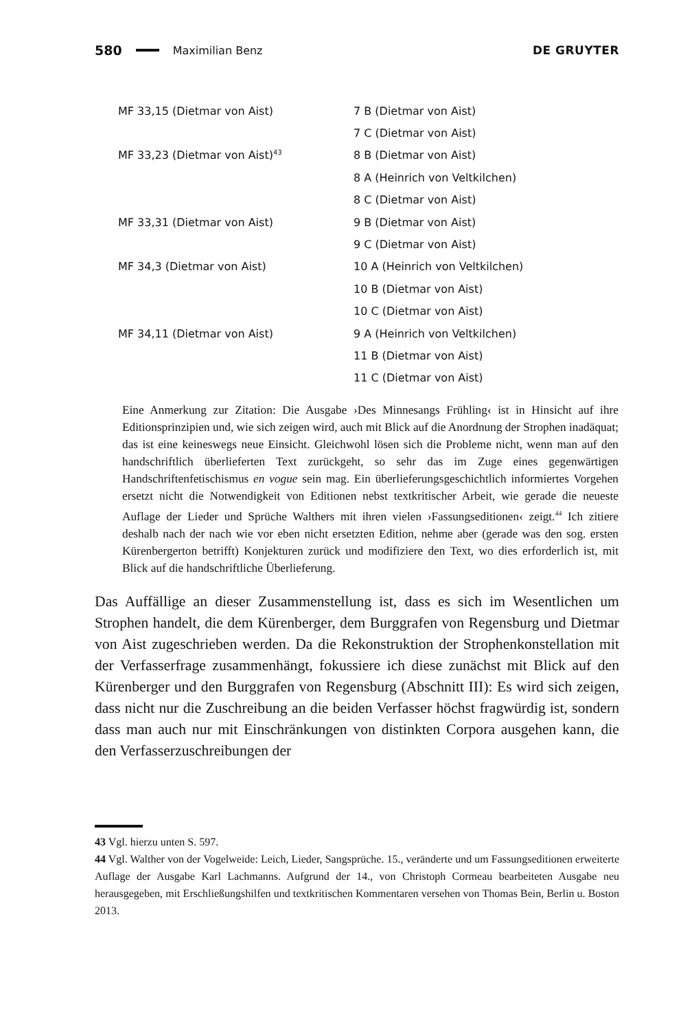580 Maximilian Benz DE GRUYTER
| MF 33,15 (Dietmar von Aist) | 7 B (Dietmar von Aist) |
| | 7 C (Dietmar von Aist) |
| MF 33,23 (Dietmar von Aist)<sup>43</sup> | 8 B (Dietmar von Aist) |
| | 8 A (Heinrich von Veltkilchen) |
| | 8 C (Dietmar von Aist) |
| MF 33,31 (Dietmar von Aist) | 9 B (Dietmar von Aist) |
| | 9 C (Dietmar von Aist) |
| MF 34,3 (Dietmar von Aist) | 10 A (Heinrich von Veltkilchen) |
| | 10 B (Dietmar von Aist) |
| | 10 C (Dietmar von Aist) |
| MF 34,11 (Dietmar von Aist) | 9 A (Heinrich von Veltkilchen) |
| | 11 B (Dietmar von Aist) |
| | 11 C (Dietmar von Aist) |
Eine Anmerkung zur Zitation: Die Ausgabe ›Des Minnesangs Frühling‹ ist in Hinsicht auf ihre Editionsprinzipien und, wie sich zeigen wird, auch mit Blick auf die Anordnung der Strophen inadäquat; das ist eine keineswegs neue Einsicht. Gleichwohl lösen sich die Probleme nicht, wenn man auf den handschriftlich überlieferten Text zurückgeht, so sehr das im Zuge eines gegenwärtigen Handschriftenfetischismus en vogue sein mag. Ein überlieferungsgeschichtlich informiertes Vorgehen ersetzt nicht die Notwendigkeit von Editionen nebst textkritischer Arbeit, wie gerade die neueste Auflage der Lieder und Sprüche Walthers mit ihren vielen ›Fassungseditionen‹ zeigt.<sup>44</sup> Ich zitiere deshalb nach der nach wie vor eben nicht ersetzten Edition, nehme aber (gerade was den sog. ersten Kürenbergerton betrifft) Konjekturen zurück und modifiziere den Text, wo dies erforderlich ist, mit Blick auf die handschriftliche Überlieferung.
Das Auffällige an dieser Zusammenstellung ist, dass es sich im Wesentlichen um Strophen handelt, die dem Kürenberger, dem Burggrafen von Regensburg und Dietmar von Aist zugeschrieben werden. Da die Rekonstruktion der Strophenkonstellation mit der Verfasserfrage zusammenhängt, fokussiere ich diese zunächst mit Blick auf den Kürenberger und den Burggrafen von Regensburg (Abschnitt III): Es wird sich zeigen, dass nicht nur die Zuschreibung an die beiden Verfasser höchst fragwürdig ist, sondern dass man auch nur mit Einschränkungen von distinkten Corpora ausgehen kann, die den Verfasserzuschreibungen der
43 Vgl. hierzu unten S. 597.
44 Vgl. Walther von der Vogelweide: Leich, Lieder, Sangsprüche. 15., veränderte und um Fassungseditionen erweiterte Auflage der Ausgabe Karl Lachmanns. Aufgrund der 14., von Christoph Cormeau bearbeiteten Ausgabe neu herausgegeben, mit Erschließungshilfen und textkritischen Kommentaren versehen von Thomas Bein, Berlin u. Boston 2013.